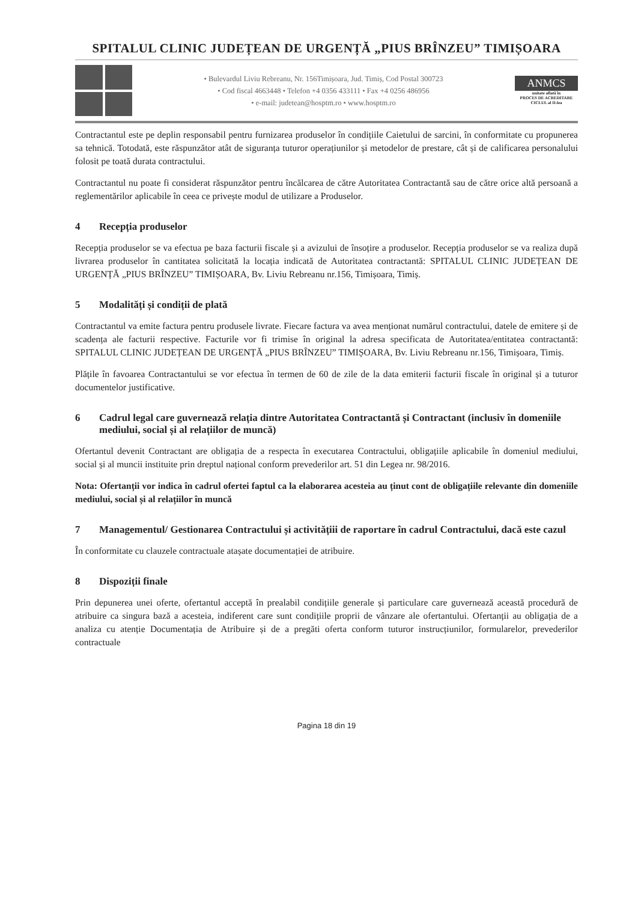SPITALUL CLINIC JUDEȚEAN DE URGENȚĂ „PIUS BRÎNZEU” TIMIȘOARA
• Bulevardul Liviu Rebreanu, Nr. 156Timișoara, Jud. Timiș, Cod Postal 300723
• Cod fiscal 4663448 • Telefon +4 0356 433111 • Fax +4 0256 486956
• e-mail: judetean@hosptm.ro • www.hosptm.ro
ANMCS
unitate aflată în
PROCES DE ACREDITARE
CICLUL al II-lea
Contractantul este pe deplin responsabil pentru furnizarea produselor în condițiile Caietului de sarcini, în conformitate cu propunerea sa tehnică. Totodată, este răspunzător atât de siguranța tuturor operațiunilor și metodelor de prestare, cât și de calificarea personalului folosit pe toată durata contractului.
Contractantul nu poate fi considerat răspunzător pentru încălcarea de către Autoritatea Contractantă sau de către orice altă persoană a reglementărilor aplicabile în ceea ce privește modul de utilizare a Produselor.
4 Recepția produselor
Recepția produselor se va efectua pe baza facturii fiscale și a avizului de însoțire a produselor. Recepția produselor se va realiza după livrarea produselor în cantitatea solicitată la locația indicată de Autoritatea contractantă: SPITALUL CLINIC JUDEȚEAN DE URGENȚĂ „PIUS BRÎNZEU” TIMIȘOARA, Bv. Liviu Rebreanu nr.156, Timișoara, Timiș.
5 Modalități și condiții de plată
Contractantul va emite factura pentru produsele livrate. Fiecare factura va avea menționat numărul contractului, datele de emitere și de scadența ale facturii respective. Facturile vor fi trimise în original la adresa specificata de Autoritatea/entitatea contractantă: SPITALUL CLINIC JUDEȚEAN DE URGENȚĂ „PIUS BRÎNZEU” TIMIȘOARA, Bv. Liviu Rebreanu nr.156, Timișoara, Timiș.
Plățile în favoarea Contractantului se vor efectua în termen de 60 de zile de la data emiterii facturii fiscale în original și a tuturor documentelor justificative.
6 Cadrul legal care guvernează relația dintre Autoritatea Contractantă și Contractant (inclusiv în domeniile mediului, social și al relațiilor de muncă)
Ofertantul devenit Contractant are obligația de a respecta în executarea Contractului, obligațiile aplicabile în domeniul mediului, social și al muncii instituite prin dreptul național conform prevederilor art. 51 din Legea nr. 98/2016.
Nota: Ofertanții vor indica în cadrul ofertei faptul ca la elaborarea acesteia au ținut cont de obligațiile relevante din domeniile mediului, social și al relațiilor în muncă
7 Managementul/ Gestionarea Contractului și activitățiii de raportare în cadrul Contractului, dacă este cazul
În conformitate cu clauzele contractuale atașate documentației de atribuire.
8 Dispoziții finale
Prin depunerea unei oferte, ofertantul acceptă în prealabil condițiile generale și particulare care guvernează această procedură de atribuire ca singura bază a acesteia, indiferent care sunt condițiile proprii de vânzare ale ofertantului. Ofertanții au obligația de a analiza cu atenție Documentația de Atribuire și de a pregăti oferta conform tuturor instrucțiunilor, formularelor, prevederilor contractuale
Pagina 18 din 19